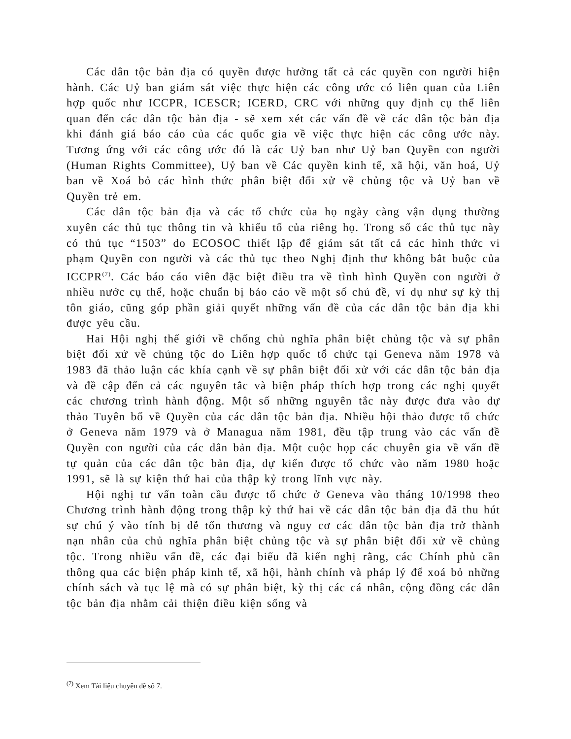Các dân tộc bản địa có quyền được hưởng tất cả các quyền con người hiện hành. Các Uỷ ban giám sát việc thực hiện các công ước có liên quan của Liên hợp quốc như ICCPR, ICESCR; ICERD, CRC với những quy định cụ thể liên quan đến các dân tộc bản địa - sẽ xem xét các vấn đề về các dân tộc bản địa khi đánh giá báo cáo của các quốc gia về việc thực hiện các công ước này. Tương ứng với các công ước đó là các Uỷ ban như Uỷ ban Quyền con người (Human Rights Committee), Uỷ ban về Các quyền kinh tế, xã hội, văn hoá, Uỷ ban về Xoá bỏ các hình thức phân biệt đối xử về chủng tộc và Uỷ ban về Quyền trẻ em.
Các dân tộc bản địa và các tổ chức của họ ngày càng vận dụng thường xuyên các thủ tục thông tin và khiếu tố của riêng họ. Trong số các thủ tục này có thủ tục “1503” do ECOSOC thiết lập để giám sát tất cả các hình thức vi phạm Quyền con người và các thủ tục theo Nghị định thư không bắt buộc của ICCPR<sup>(7)</sup>. Các báo cáo viên đặc biệt điều tra về tình hình Quyền con người ở nhiều nước cụ thể, hoặc chuẩn bị báo cáo về một số chủ đề, ví dụ như sự kỳ thị tôn giáo, cũng góp phần giải quyết những vấn đề của các dân tộc bản địa khi được yêu cầu.
Hai Hội nghị thế giới về chống chủ nghĩa phân biệt chủng tộc và sự phân biệt đối xử về chủng tộc do Liên hợp quốc tổ chức tại Geneva năm 1978 và 1983 đã thảo luận các khía cạnh về sự phân biệt đối xử với các dân tộc bản địa và đề cập đến cả các nguyên tắc và biện pháp thích hợp trong các nghị quyết các chương trình hành động. Một số những nguyên tắc này được đưa vào dự thảo Tuyên bố về Quyền của các dân tộc bản địa. Nhiều hội thảo được tổ chức ở Geneva năm 1979 và ở Managua năm 1981, đều tập trung vào các vấn đề Quyền con người của các dân bản địa. Một cuộc họp các chuyên gia về vấn đề tự quản của các dân tộc bản địa, dự kiến được tổ chức vào năm 1980 hoặc 1991, sẽ là sự kiện thứ hai của thập kỷ trong lĩnh vực này.
Hội nghị tư vấn toàn cầu được tổ chức ở Geneva vào tháng 10/1998 theo Chương trình hành động trong thập kỷ thứ hai về các dân tộc bản địa đã thu hút sự chú ý vào tính bị dễ tổn thương và nguy cơ các dân tộc bản địa trở thành nạn nhân của chủ nghĩa phân biệt chủng tộc và sự phân biệt đối xử về chủng tộc. Trong nhiều vấn đề, các đại biểu đã kiến nghị rằng, các Chính phủ cần thông qua các biện pháp kinh tế, xã hội, hành chính và pháp lý để xoá bỏ những chính sách và tục lệ mà có sự phân biệt, kỳ thị các cá nhân, cộng đồng các dân tộc bản địa nhằm cải thiện điều kiện sống và
<sup>(7)</sup> Xem Tài liệu chuyên đề số 7.